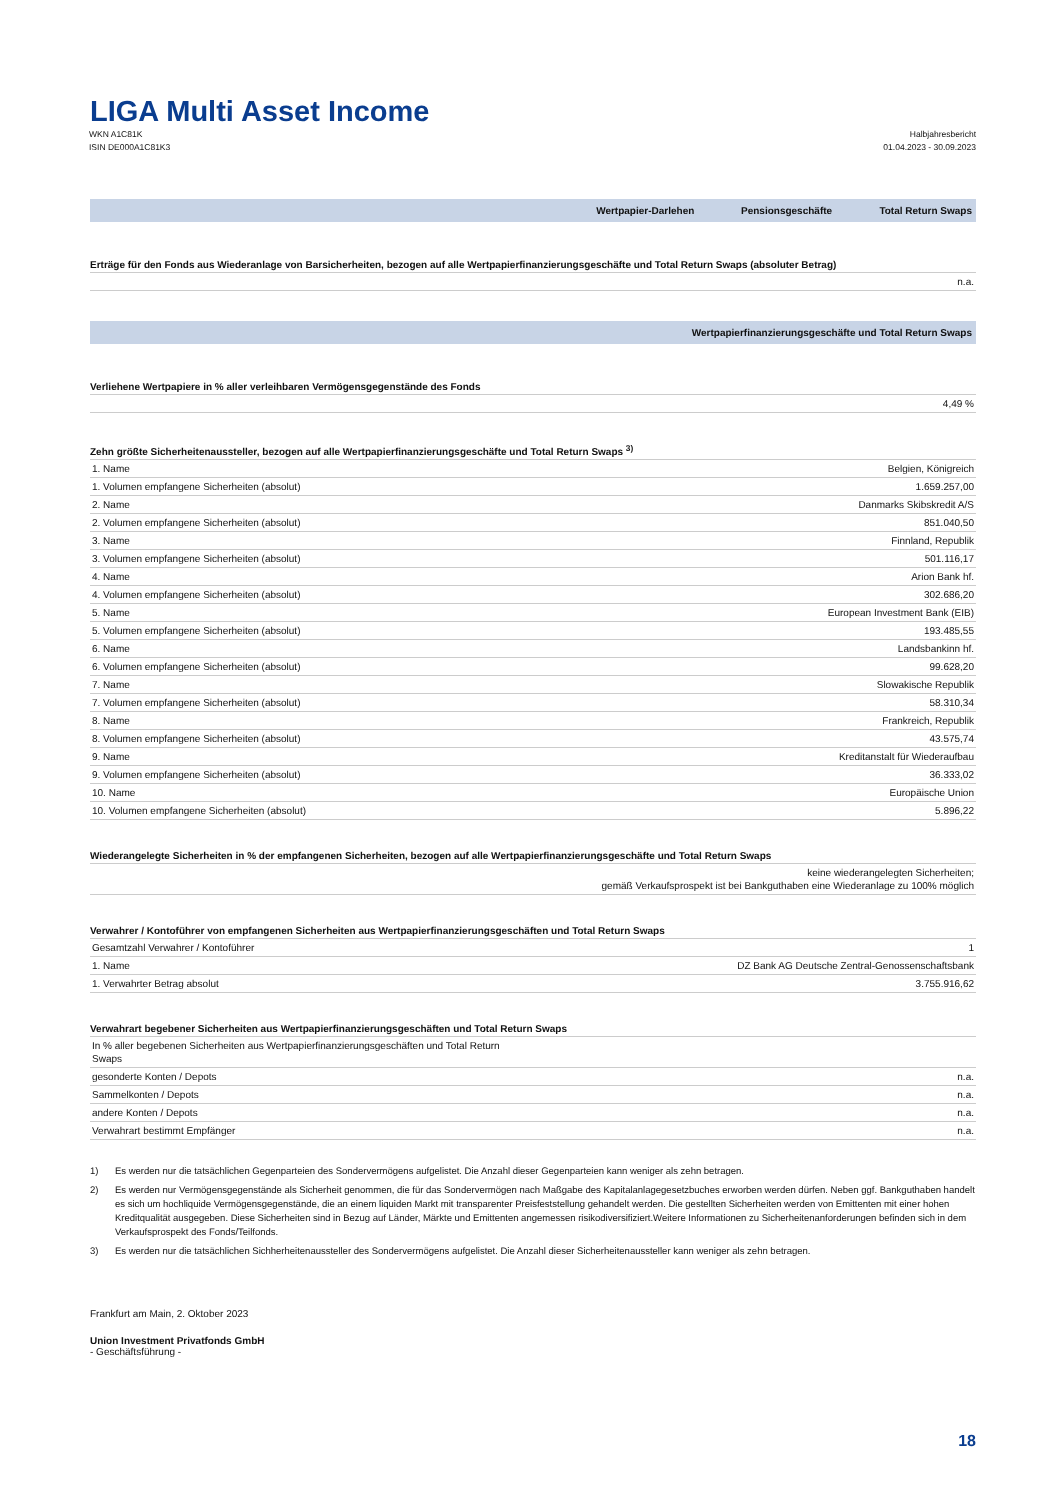LIGA Multi Asset Income
WKN A1C81K
ISIN DE000A1C81K3
Halbjahresbericht
01.04.2023 - 30.09.2023
| | Wertpapier-Darlehen | Pensionsgeschäfte | Total Return Swaps |
| --- | --- | --- | --- |
Erträge für den Fonds aus Wiederanlage von Barsicherheiten, bezogen auf alle Wertpapierfinanzierungsgeschäfte und Total Return Swaps (absoluter Betrag)
| | n.a. |
| Wertpapierfinanzierungsgeschäfte und Total Return Swaps |
| --- |
Verliehene Wertpapiere in % aller verleihbaren Vermögensgegenstände des Fonds
| | 4,49 % |
Zehn größte Sicherheitenaussteller, bezogen auf alle Wertpapierfinanzierungsgeschäfte und Total Return Swaps <sup>3)</sup>
| 1. Name | Belgien, Königreich |
| 1. Volumen empfangene Sicherheiten (absolut) | 1.659.257,00 |
| 2. Name | Danmarks Skibskredit A/S |
| 2. Volumen empfangene Sicherheiten (absolut) | 851.040,50 |
| 3. Name | Finnland, Republik |
| 3. Volumen empfangene Sicherheiten (absolut) | 501.116,17 |
| 4. Name | Arion Bank hf. |
| 4. Volumen empfangene Sicherheiten (absolut) | 302.686,20 |
| 5. Name | European Investment Bank (EIB) |
| 5. Volumen empfangene Sicherheiten (absolut) | 193.485,55 |
| 6. Name | Landsbankinn hf. |
| 6. Volumen empfangene Sicherheiten (absolut) | 99.628,20 |
| 7. Name | Slowakische Republik |
| 7. Volumen empfangene Sicherheiten (absolut) | 58.310,34 |
| 8. Name | Frankreich, Republik |
| 8. Volumen empfangene Sicherheiten (absolut) | 43.575,74 |
| 9. Name | Kreditanstalt für Wiederaufbau |
| 9. Volumen empfangene Sicherheiten (absolut) | 36.333,02 |
| 10. Name | Europäische Union |
| 10. Volumen empfangene Sicherheiten (absolut) | 5.896,22 |
Wiederangelegte Sicherheiten in % der empfangenen Sicherheiten, bezogen auf alle Wertpapierfinanzierungsgeschäfte und Total Return Swaps
| | keine wiederangelegten Sicherheiten; gemäß Verkaufsprospekt ist bei Bankguthaben eine Wiederanlage zu 100% möglich |
Verwahrer / Kontoführer von empfangenen Sicherheiten aus Wertpapierfinanzierungsgeschäften und Total Return Swaps
| Gesamtzahl Verwahrer / Kontoführer | 1 |
| 1. Name | DZ Bank AG Deutsche Zentral-Genossenschaftsbank |
| 1. Verwahrter Betrag absolut | 3.755.916,62 |
Verwahrart begebener Sicherheiten aus Wertpapierfinanzierungsgeschäften und Total Return Swaps
| In % aller begebenen Sicherheiten aus Wertpapierfinanzierungsgeschäften und Total Return Swaps | |
| gesonderte Konten / Depots | n.a. |
| Sammelkonten / Depots | n.a. |
| andere Konten / Depots | n.a. |
| Verwahrart bestimmt Empfänger | n.a. |
1) Es werden nur die tatsächlichen Gegenparteien des Sondervermögens aufgelistet. Die Anzahl dieser Gegenparteien kann weniger als zehn betragen.
2) Es werden nur Vermögensgegenstände als Sicherheit genommen, die für das Sondervermögen nach Maßgabe des Kapitalanlagegesetzbuches erworben werden dürfen. Neben ggf. Bankguthaben handelt es sich um hochliquide Vermögensgegenstände, die an einem liquiden Markt mit transparenter Preisfeststellung gehandelt werden. Die gestellten Sicherheiten werden von Emittenten mit einer hohen Kreditqualität ausgegeben. Diese Sicherheiten sind in Bezug auf Länder, Märkte und Emittenten angemessen risikodiversifiziert.Weitere Informationen zu Sicherheitenanforderungen befinden sich in dem Verkaufsprospekt des Fonds/Teilfonds.
3) Es werden nur die tatsächlichen Sichherheitenaussteller des Sondervermögens aufgelistet. Die Anzahl dieser Sicherheitenaussteller kann weniger als zehn betragen.
Frankfurt am Main, 2. Oktober 2023
Union Investment Privatfonds GmbH
- Geschäftsführung -
18